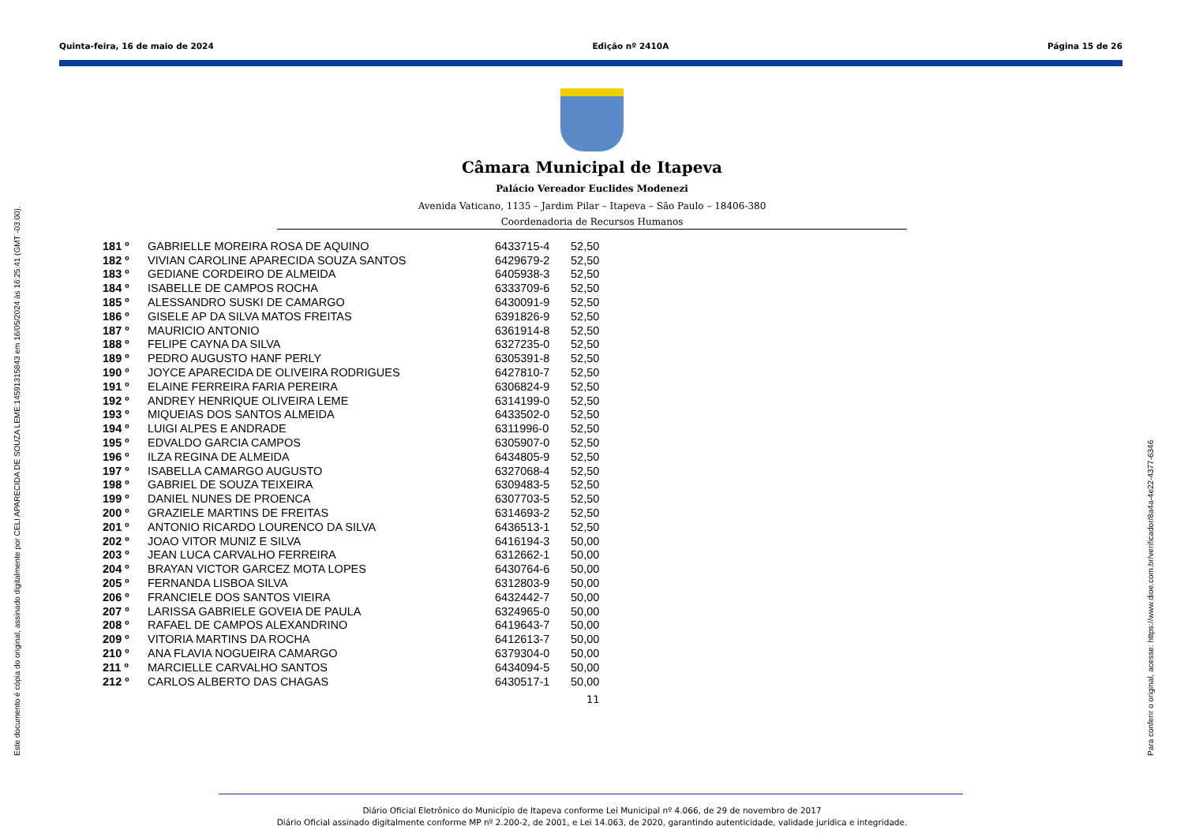Quinta-feira, 16 de maio de 2024 Edição nº 2410A Página 15 de 26
Este documento é cópia do original, assinado digitalmente por CELI APARECIDA DE SOUZA LEME:14591315843 em 16/05/2024 às 16:25:41 (GMT -03:00). Para conferir o original, acesse: https://www.dioe.com.br/verificador/8a4a-4e22-4377-6346
Câmara Municipal de Itapeva
Palácio Vereador Euclides Modenezi
Avenida Vaticano, 1135 – Jardim Pilar – Itapeva – São Paulo – 18406-380
Coordenadoria de Recursos Humanos
| 181 º | GABRIELLE MOREIRA ROSA DE AQUINO | 6433715-4 | 52,50 |
| 182 º | VIVIAN CAROLINE APARECIDA SOUZA SANTOS | 6429679-2 | 52,50 |
| 183 º | GEDIANE CORDEIRO DE ALMEIDA | 6405938-3 | 52,50 |
| 184 º | ISABELLE DE CAMPOS ROCHA | 6333709-6 | 52,50 |
| 185 º | ALESSANDRO SUSKI DE CAMARGO | 6430091-9 | 52,50 |
| 186 º | GISELE AP DA SILVA MATOS FREITAS | 6391826-9 | 52,50 |
| 187 º | MAURICIO ANTONIO | 6361914-8 | 52,50 |
| 188 º | FELIPE CAYNA DA SILVA | 6327235-0 | 52,50 |
| 189 º | PEDRO AUGUSTO HANF PERLY | 6305391-8 | 52,50 |
| 190 º | JOYCE APARECIDA DE OLIVEIRA RODRIGUES | 6427810-7 | 52,50 |
| 191 º | ELAINE FERREIRA FARIA PEREIRA | 6306824-9 | 52,50 |
| 192 º | ANDREY HENRIQUE OLIVEIRA LEME | 6314199-0 | 52,50 |
| 193 º | MIQUEIAS DOS SANTOS ALMEIDA | 6433502-0 | 52,50 |
| 194 º | LUIGI ALPES E ANDRADE | 6311996-0 | 52,50 |
| 195 º | EDVALDO GARCIA CAMPOS | 6305907-0 | 52,50 |
| 196 º | ILZA REGINA DE ALMEIDA | 6434805-9 | 52,50 |
| 197 º | ISABELLA CAMARGO AUGUSTO | 6327068-4 | 52,50 |
| 198 º | GABRIEL DE SOUZA TEIXEIRA | 6309483-5 | 52,50 |
| 199 º | DANIEL NUNES DE PROENCA | 6307703-5 | 52,50 |
| 200 º | GRAZIELE MARTINS DE FREITAS | 6314693-2 | 52,50 |
| 201 º | ANTONIO RICARDO LOURENCO DA SILVA | 6436513-1 | 52,50 |
| 202 º | JOAO VITOR MUNIZ E SILVA | 6416194-3 | 50,00 |
| 203 º | JEAN LUCA CARVALHO FERREIRA | 6312662-1 | 50,00 |
| 204 º | BRAYAN VICTOR GARCEZ MOTA LOPES | 6430764-6 | 50,00 |
| 205 º | FERNANDA LISBOA SILVA | 6312803-9 | 50,00 |
| 206 º | FRANCIELE DOS SANTOS VIEIRA | 6432442-7 | 50,00 |
| 207 º | LARISSA GABRIELE GOVEIA DE PAULA | 6324965-0 | 50,00 |
| 208 º | RAFAEL DE CAMPOS ALEXANDRINO | 6419643-7 | 50,00 |
| 209 º | VITORIA MARTINS DA ROCHA | 6412613-7 | 50,00 |
| 210 º | ANA FLAVIA NOGUEIRA CAMARGO | 6379304-0 | 50,00 |
| 211 º | MARCIELLE CARVALHO SANTOS | 6434094-5 | 50,00 |
| 212 º | CARLOS ALBERTO DAS CHAGAS | 6430517-1 | 50,00 |
11
Diário Oficial Eletrônico do Município de Itapeva conforme Lei Municipal nº 4.066, de 29 de novembro de 2017
Diário Oficial assinado digitalmente conforme MP nº 2.200-2, de 2001, e Lei 14.063, de 2020, garantindo autenticidade, validade jurídica e integridade.